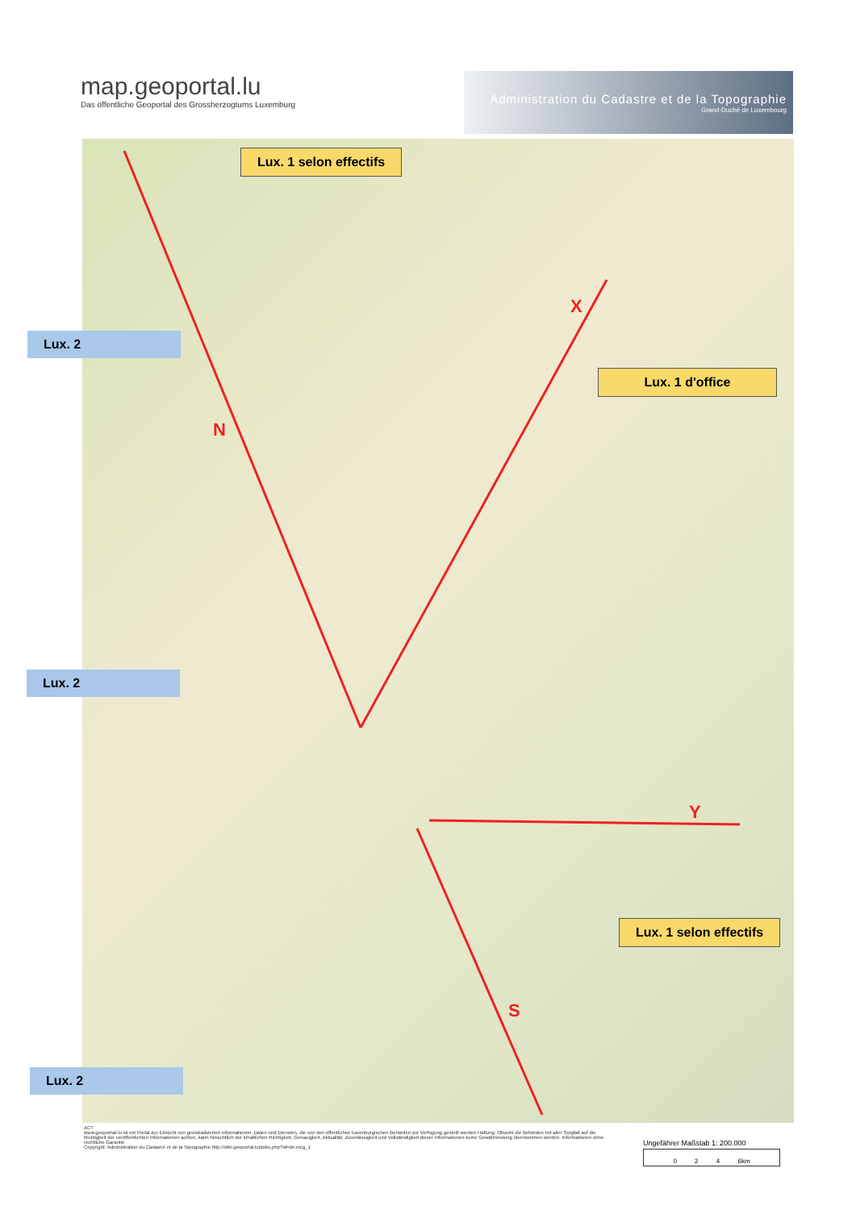map.geoportal.lu
Das öffentliche Geoportal des Grossherzogtums Luxemburg
Administration du Cadastre et de la Topographie
Grand-Duché de Luxembourg
N
X
Y
S
Lux. 1 selon effectifs
Lux. 2
Lux. 1 d'office
Lux. 2
Lux. 1 selon effectifs
Lux. 2
ACT
www.geoportail.lu ist ein Portal zur Einsicht von geolokalisierten Informationen, Daten und Diensten, die von den öffentlichen luxemburgischen Behörden zur Verfügung gestellt werden Haftung: Obwohl die Behörden mit aller Sorgfalt auf die Richtigkeit der veröffentlichten Informationen achten, kann hinsichtlich der inhaltlichen Richtigkeit, Genauigkeit, Aktualität, Zuverlässigkeit und Vollständigkeit dieser Informationen keine Gewährleistung übernommen werden. Informationen ohne rechtliche Garantie
Copyright: Administration du Cadastre et de la Topographie http://wiki.geoportal.lu/doku.php?id=de:mcg_1
Ungefährer Maßstab 1: 200.000
0 2 4 6km